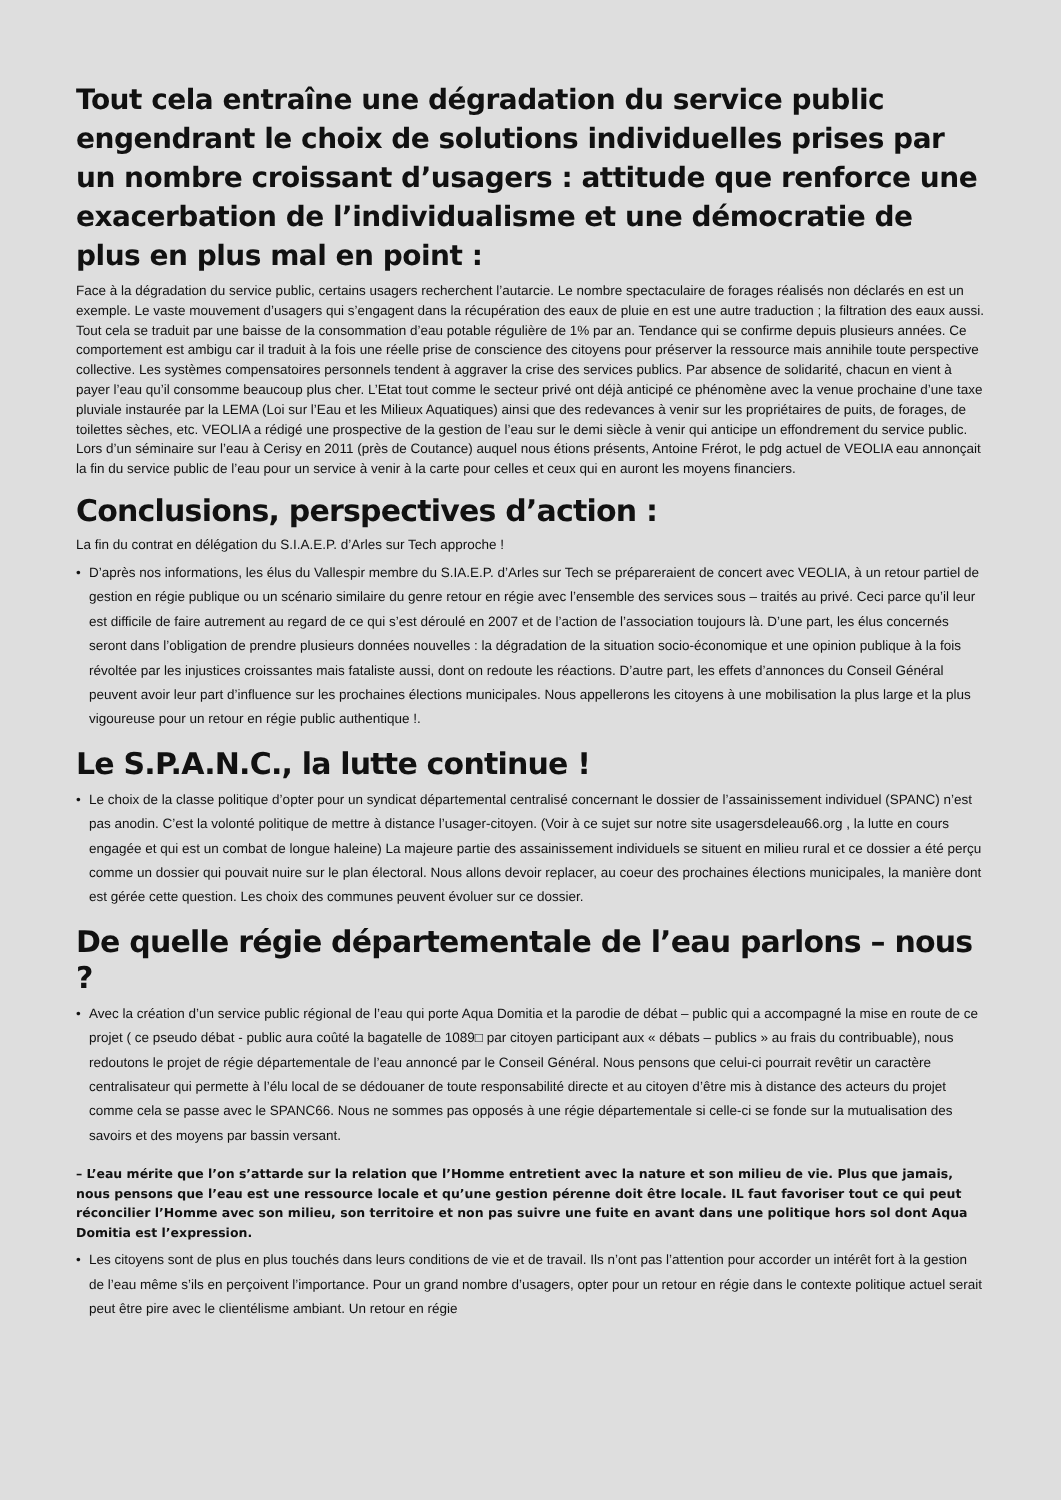Tout cela entraîne une dégradation du service public engendrant le choix de solutions individuelles prises par un nombre croissant d’usagers : attitude que renforce une exacerbation de l’individualisme et une démocratie de plus en plus mal en point :
Face à la dégradation du service public, certains usagers recherchent l’autarcie. Le nombre spectaculaire de forages réalisés non déclarés en est un exemple. Le vaste mouvement d’usagers qui s’engagent dans la récupération des eaux de pluie en est une autre traduction ; la filtration des eaux aussi. Tout cela se traduit par une baisse de la consommation d’eau potable régulière de 1% par an. Tendance qui se confirme depuis plusieurs années. Ce comportement est ambigu car il traduit à la fois une réelle prise de conscience des citoyens pour préserver la ressource mais annihile toute perspective collective. Les systèmes compensatoires personnels tendent à aggraver la crise des services publics. Par absence de solidarité, chacun en vient à payer l’eau qu’il consomme beaucoup plus cher. L’Etat tout comme le secteur privé ont déjà anticipé ce phénomène avec la venue prochaine d’une taxe pluviale instaurée par la LEMA (Loi sur l’Eau et les Milieux Aquatiques) ainsi que des redevances à venir sur les propriétaires de puits, de forages, de toilettes sèches, etc. VEOLIA a rédigé une prospective de la gestion de l’eau sur le demi siècle à venir qui anticipe un effondrement du service public. Lors d’un séminaire sur l’eau à Cerisy en 2011 (près de Coutance) auquel nous étions présents, Antoine Frérot, le pdg actuel de VEOLIA eau annonçait la fin du service public de l’eau pour un service à venir à la carte pour celles et ceux qui en auront les moyens financiers.
Conclusions, perspectives d’action :
La fin du contrat en délégation du S.I.A.E.P. d’Arles sur Tech approche !
• D’après nos informations, les élus du Vallespir membre du S.IA.E.P. d’Arles sur Tech se prépareraient de concert avec VEOLIA, à un retour partiel de gestion en régie publique ou un scénario similaire du genre retour en régie avec l’ensemble des services sous – traités au privé. Ceci parce qu’il leur est difficile de faire autrement au regard de ce qui s’est déroulé en 2007 et de l’action de l’association toujours là. D’une part, les élus concernés seront dans l’obligation de prendre plusieurs données nouvelles : la dégradation de la situation socio-économique et une opinion publique à la fois révoltée par les injustices croissantes mais fataliste aussi, dont on redoute les réactions. D’autre part, les effets d’annonces du Conseil Général peuvent avoir leur part d’influence sur les prochaines élections municipales. Nous appellerons les citoyens à une mobilisation la plus large et la plus vigoureuse pour un retour en régie public authentique !.
Le S.P.A.N.C., la lutte continue !
• Le choix de la classe politique d’opter pour un syndicat départemental centralisé concernant le dossier de l’assainissement individuel (SPANC) n’est pas anodin. C’est la volonté politique de mettre à distance l’usager-citoyen. (Voir à ce sujet sur notre site usagersdeleau66.org , la lutte en cours engagée et qui est un combat de longue haleine) La majeure partie des assainissement individuels se situent en milieu rural et ce dossier a été perçu comme un dossier qui pouvait nuire sur le plan électoral. Nous allons devoir replacer, au coeur des prochaines élections municipales, la manière dont est gérée cette question. Les choix des communes peuvent évoluer sur ce dossier.
De quelle régie départementale de l’eau parlons – nous ?
• Avec la création d’un service public régional de l’eau qui porte Aqua Domitia et la parodie de débat – public qui a accompagné la mise en route de ce projet ( ce pseudo débat - public aura coûté la bagatelle de 1089□ par citoyen participant aux « débats – publics » au frais du contribuable), nous redoutons le projet de régie départementale de l’eau annoncé par le Conseil Général. Nous pensons que celui-ci pourrait revêtir un caractère centralisateur qui permette à l’élu local de se dédouaner de toute responsabilité directe et au citoyen d’être mis à distance des acteurs du projet comme cela se passe avec le SPANC66. Nous ne sommes pas opposés à une régie départementale si celle-ci se fonde sur la mutualisation des savoirs et des moyens par bassin versant.
– L’eau mérite que l’on s’attarde sur la relation que l’Homme entretient avec la nature et son milieu de vie. Plus que jamais, nous pensons que l’eau est une ressource locale et qu’une gestion pérenne doit être locale. IL faut favoriser tout ce qui peut réconcilier l’Homme avec son milieu, son territoire et non pas suivre une fuite en avant dans une politique hors sol dont Aqua Domitia est l’expression.
• Les citoyens sont de plus en plus touchés dans leurs conditions de vie et de travail. Ils n’ont pas l’attention pour accorder un intérêt fort à la gestion de l’eau même s’ils en perçoivent l’importance. Pour un grand nombre d’usagers, opter pour un retour en régie dans le contexte politique actuel serait peut être pire avec le clientélisme ambiant. Un retour en régie